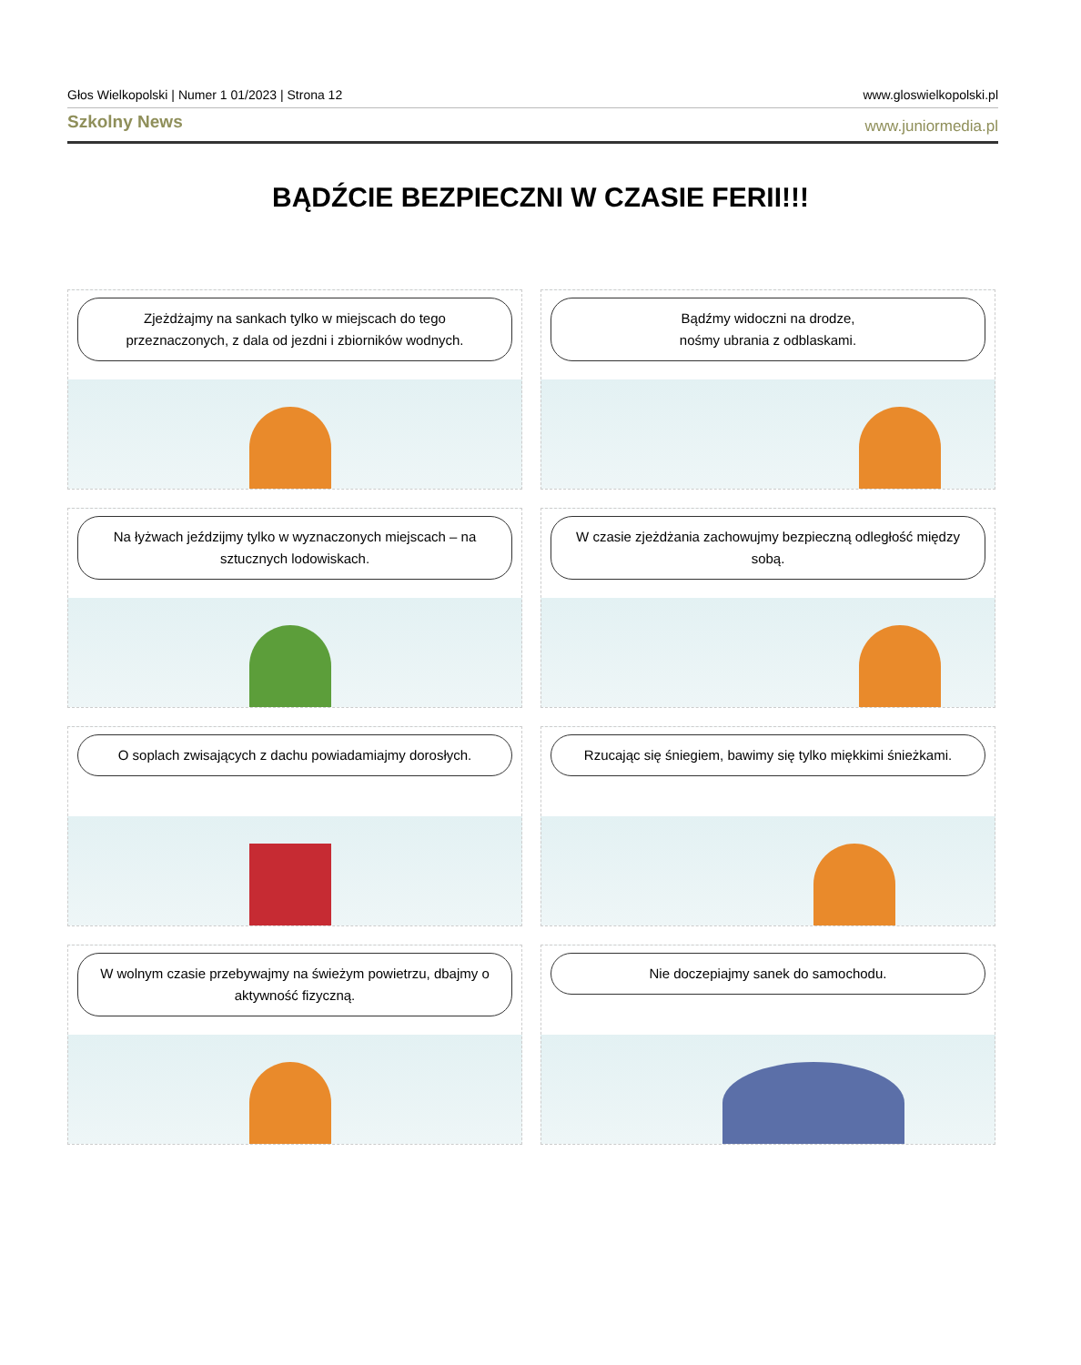Głos Wielkopolski | Numer 1 01/2023 | Strona 12 www.gloswielkopolski.pl
Szkolny News www.juniormedia.pl
BĄDŹCIE BEZPIECZNI W CZASIE FERII!!!
Zjeżdżajmy na sankach tylko w miejscach do tego przeznaczonych, z dala od jezdni i zbiorników wodnych.
Bądźmy widoczni na drodze,
nośmy ubrania z odblaskami.
Na łyżwach jeździjmy tylko w wyznaczonych miejscach – na sztucznych lodowiskach.
W czasie zjeżdżania zachowujmy bezpieczną odległość między sobą.
O soplach zwisających z dachu powiadamiajmy dorosłych.
Rzucając się śniegiem, bawimy się tylko miękkimi śnieżkami.
W wolnym czasie przebywajmy na świeżym powietrzu, dbajmy o aktywność fizyczną.
Nie doczepiajmy sanek do samochodu.